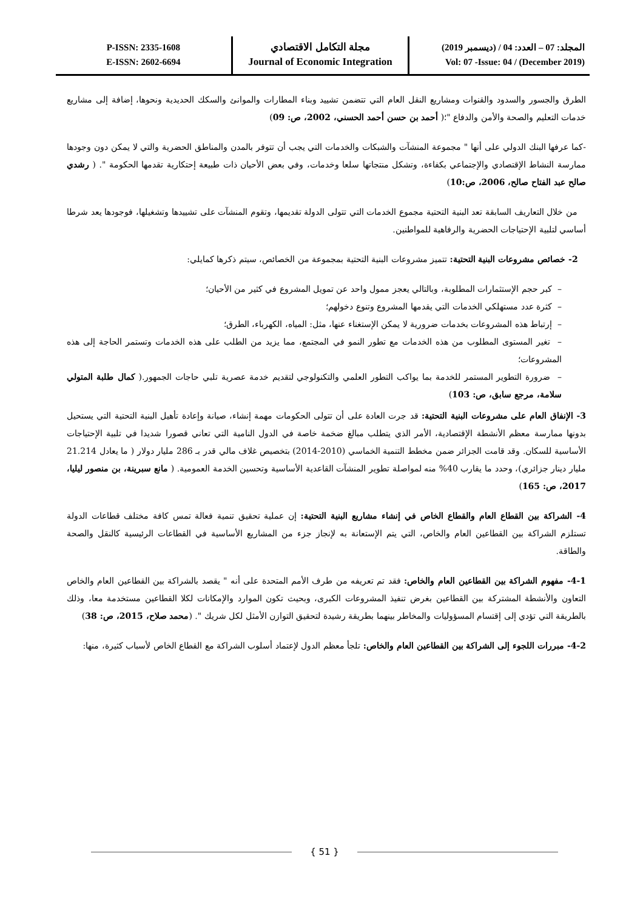P-ISSN: 2335-1608
E-ISSN: 2602-6694
مجلة التكامل الاقتصادي
Journal of Economic Integration
المجلد: 07 – العدد: 04 / (ديسمبر 2019)
Vol: 07 -Issue: 04 / (December 2019)
الطرق والجسور والسدود والقنوات ومشاريع النقل العام التي تتضمن تشييد وبناء المطارات والموانئ والسكك الحديدية ونحوها، إضافة إلى مشاريع خدمات التعليم والصحة والأمن والدفاع "؛( أحمد بن حسن أحمد الحسني، 2002، ص: 09)
-كما عرفها البنك الدولي على أنها " مجموعة المنشآت والشبكات والخدمات التي يجب أن تتوفر بالمدن والمناطق الحضرية والتي لا يمكن دون وجودها ممارسة النشاط الإقتصادي والإجتماعي بكفاءة، وتشكل منتجاتها سلعا وخدمات، وفي بعض الأحيان ذات طبيعة إحتكارية تقدمها الحكومة ". ( رشدي صالح عبد الفتاح صالح، 2006، ص:10)
من خلال التعاريف السابقة تعد البنية التحتية مجموع الخدمات التي تتولى الدولة تقديمها، وتقوم المنشآت على تشييدها وتشغيلها، فوجودها يعد شرطا أساسي لتلبية الإحتياجات الحضرية والرفاهية للمواطنين.
2- خصائص مشروعات البنية التحتية: تتميز مشروعات البنية التحتية بمجموعة من الخصائص، سيتم ذكرها كمايلي:
– كبر حجم الإستثمارات المطلوبة، وبالتالي يعجز ممول واحد عن تمويل المشروع في كثير من الأحيان؛
– كثرة عدد مستهلكي الخدمات التي يقدمها المشروع وتنوع دخولهم؛
– إرتباط هذه المشروعات بخدمات ضرورية لا يمكن الإستغناء عنها، مثل: المياه، الكهرباء، الطرق؛
– تغير المستوى المطلوب من هذه الخدمات مع تطور النمو في المجتمع، مما يزيد من الطلب على هذه الخدمات وتستمر الحاجة إلى هذه المشروعات؛
– ضرورة التطوير المستمر للخدمة بما يواكب التطور العلمي والتكنولوجي لتقديم خدمة عصرية تلبي حاجات الجمهور.( كمال طلبة المتولي سلامة، مرجع سابق، ص: 103)
3- الإنفاق العام على مشروعات البنية التحتية: قد جرت العادة على أن تتولى الحكومات مهمة إنشاء، صيانة وإعادة تأهيل البنية التحتية التي يستحيل بدونها ممارسة معظم الأنشطة الإقتصادية، الأمر الذي يتطلب مبالغ ضخمة خاصة في الدول النامية التي تعاني قصورا شديدا في تلبية الإحتياجات الأساسية للسكان. وقد قامت الجزائر ضمن مخطط التنمية الخماسي (2010-2014) بتخصيص غلاف مالي قدر بـ 286 مليار دولار ( ما يعادل 21.214 مليار دينار جزائري)، وحدد ما يقارب 40% منه لمواصلة تطوير المنشآت القاعدية الأساسية وتحسين الخدمة العمومية. ( مانع سبرينة، بن منصور ليليا، 2017، ص: 165)
4- الشراكة بين القطاع العام والقطاع الخاص في إنشاء مشاريع البنية التحتية: إن عملية تحقيق تنمية فعالة تمس كافة مختلف قطاعات الدولة تستلزم الشراكة بين القطاعين العام والخاص، التي يتم الإستعانة به لإنجاز جزء من المشاريع الأساسية في القطاعات الرئيسية كالنقل والصحة والطاقة.
4-1- مفهوم الشراكة بين القطاعين العام والخاص: فقد تم تعريفه من طرف الأمم المتحدة على أنه " يقصد بالشراكة بين القطاعين العام والخاص التعاون والأنشطة المشتركة بين القطاعين بغرض تنفيذ المشروعات الكبرى، وبحيث تكون الموارد والإمكانات لكلا القطاعين مستخدمة معا، وذلك بالطريقة التي تؤدي إلى إقتسام المسؤوليات والمخاطر بينهما بطريقة رشيدة لتحقيق التوازن الأمثل لكل شريك ". (محمد صلاح، 2015، ص: 38)
4-2- مبررات اللجوء إلى الشراكة بين القطاعين العام والخاص: تلجأ معظم الدول لإعتماد أسلوب الشراكة مع القطاع الخاص لأسباب كثيرة، منها:
{ 51 }